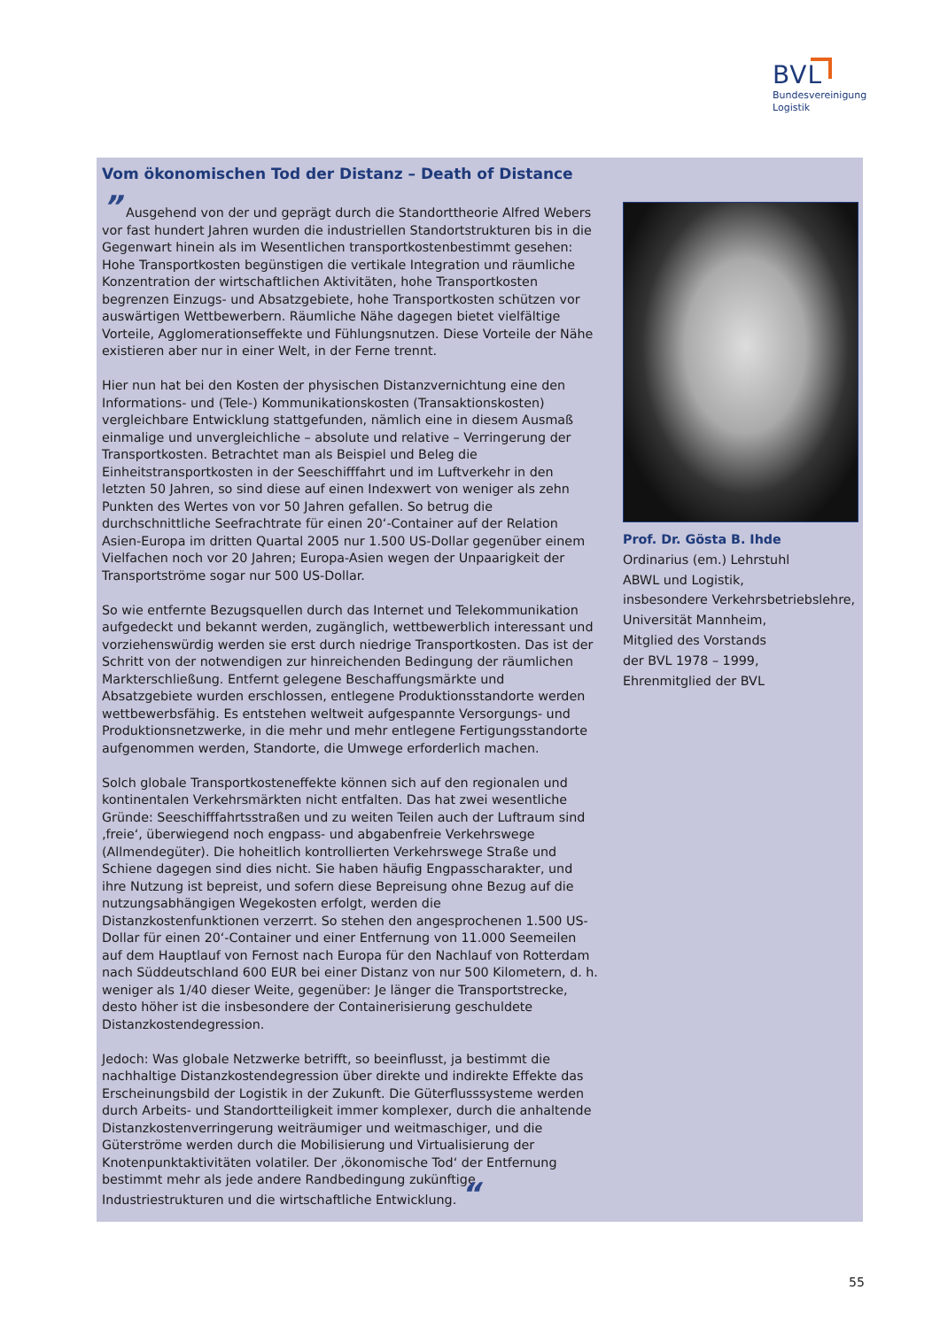BVL
Bundesvereinigung
Logistik
Vom ökonomischen Tod der Distanz – Death of Distance
” Ausgehend von der und geprägt durch die Standorttheorie Alfred Webers vor fast hundert Jahren wurden die industriellen Standortstrukturen bis in die Gegenwart hinein als im Wesentlichen transportkostenbestimmt gesehen: Hohe Transportkosten begünstigen die vertikale Integration und räumliche Konzentration der wirtschaftlichen Aktivitäten, hohe Transportkosten begrenzen Einzugs- und Absatzgebiete, hohe Transportkosten schützen vor auswärtigen Wettbewerbern. Räumliche Nähe dagegen bietet vielfältige Vorteile, Agglomerationseffekte und Fühlungsnutzen. Diese Vorteile der Nähe existieren aber nur in einer Welt, in der Ferne trennt.
Hier nun hat bei den Kosten der physischen Distanzvernichtung eine den Informations- und (Tele-) Kommunikationskosten (Transaktionskosten) vergleichbare Entwicklung stattgefunden, nämlich eine in diesem Ausmaß einmalige und unvergleichliche – absolute und relative – Verringerung der Transportkosten. Betrachtet man als Beispiel und Beleg die Einheitstransportkosten in der Seeschifffahrt und im Luftverkehr in den letzten 50 Jahren, so sind diese auf einen Indexwert von weniger als zehn Punkten des Wertes von vor 50 Jahren gefallen. So betrug die durchschnittliche Seefrachtrate für einen 20‘-Container auf der Relation Asien-Europa im dritten Quartal 2005 nur 1.500 US-Dollar gegenüber einem Vielfachen noch vor 20 Jahren; Europa-Asien wegen der Unpaarigkeit der Transportströme sogar nur 500 US-Dollar.
So wie entfernte Bezugsquellen durch das Internet und Telekommunikation aufgedeckt und bekannt werden, zugänglich, wettbewerblich interessant und vorziehenswürdig werden sie erst durch niedrige Transportkosten. Das ist der Schritt von der notwendigen zur hinreichenden Bedingung der räumlichen Markterschließung. Entfernt gelegene Beschaffungsmärkte und Absatzgebiete wurden erschlossen, entlegene Produktionsstandorte werden wettbewerbsfähig. Es entstehen weltweit aufgespannte Versorgungs- und Produktionsnetzwerke, in die mehr und mehr entlegene Fertigungsstandorte aufgenommen werden, Standorte, die Umwege erforderlich machen.
Solch globale Transportkosteneffekte können sich auf den regionalen und kontinentalen Verkehrsmärkten nicht entfalten. Das hat zwei wesentliche Gründe: Seeschifffahrtsstraßen und zu weiten Teilen auch der Luftraum sind ‚freie‘, überwiegend noch engpass- und abgabenfreie Verkehrswege (Allmendegüter). Die hoheitlich kontrollierten Verkehrswege Straße und Schiene dagegen sind dies nicht. Sie haben häufig Engpasscharakter, und ihre Nutzung ist bepreist, und sofern diese Bepreisung ohne Bezug auf die nutzungsabhängigen Wegekosten erfolgt, werden die Distanzkostenfunktionen verzerrt. So stehen den angesprochenen 1.500 US-Dollar für einen 20‘-Container und einer Entfernung von 11.000 Seemeilen auf dem Hauptlauf von Fernost nach Europa für den Nachlauf von Rotterdam nach Süddeutschland 600 EUR bei einer Distanz von nur 500 Kilometern, d. h. weniger als 1/40 dieser Weite, gegenüber: Je länger die Transportstrecke, desto höher ist die insbesondere der Containerisierung geschuldete Distanzkostendegression.
Jedoch: Was globale Netzwerke betrifft, so beeinflusst, ja bestimmt die nachhaltige Distanzkostendegression über direkte und indirekte Effekte das Erscheinungsbild der Logistik in der Zukunft. Die Güterflusssysteme werden durch Arbeits- und Standortteiligkeit immer komplexer, durch die anhaltende Distanzkostenverringerung weiträumiger und weitmaschiger, und die Güterströme werden durch die Mobilisierung und Virtualisierung der Knotenpunktaktivitäten volatiler. Der ‚ökonomische Tod‘ der Entfernung bestimmt mehr als jede andere Randbedingung zukünftige Industriestrukturen und die wirtschaftliche Entwicklung. “
Prof. Dr. Gösta B. Ihde
Ordinarius (em.) Lehrstuhl
ABWL und Logistik,
insbesondere Verkehrsbetriebslehre,
Universität Mannheim,
Mitglied des Vorstands
der BVL 1978 – 1999,
Ehrenmitglied der BVL
55